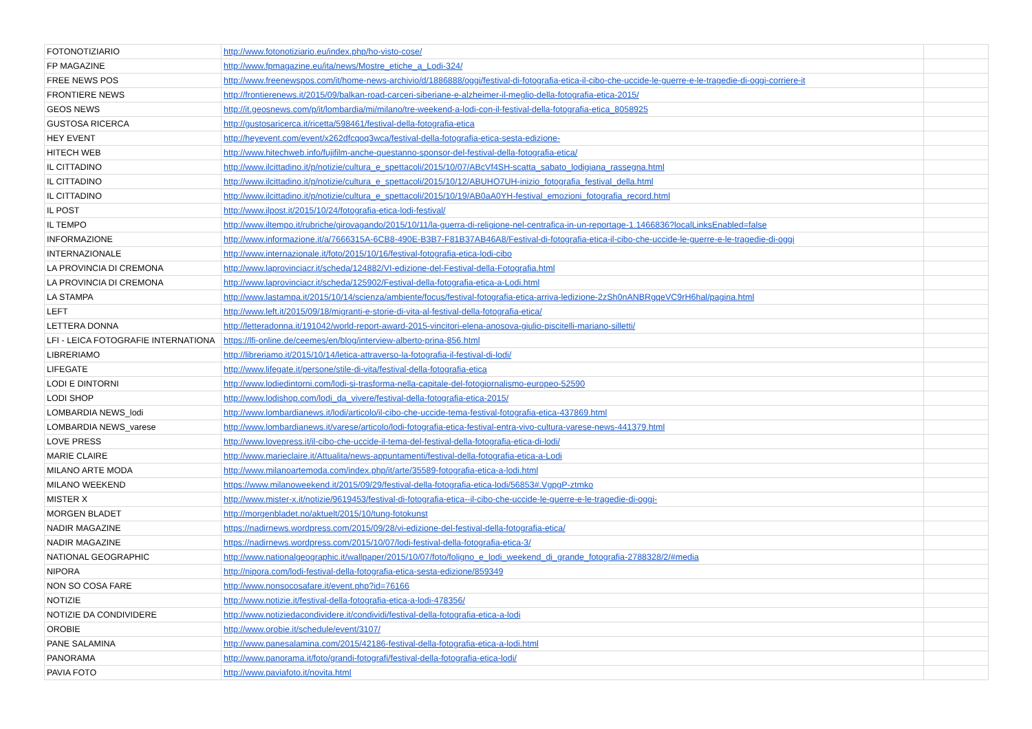| FOTONOTIZIARIO | http://www.fotonotiziario.eu/index.php/ho-visto-cose/ | |
| FP MAGAZINE | http://www.fpmagazine.eu/ita/news/Mostre_etiche_a_Lodi-324/ | |
| FREE NEWS POS | http://www.freenewspos.com/it/home-news-archivio/d/1886888/oggi/festival-di-fotografia-etica-il-cibo-che-uccide-le-guerre-e-le-tragedie-di-oggi-corriere-it | |
| FRONTIERE NEWS | http://frontierenews.it/2015/09/balkan-road-carceri-siberiane-e-alzheimer-il-meglio-della-fotografia-etica-2015/ | |
| GEOS NEWS | http://it.geosnews.com/p/it/lombardia/mi/milano/tre-weekend-a-lodi-con-il-festival-della-fotografia-etica_8058925 | |
| GUSTOSA RICERCA | http://gustosaricerca.it/ricetta/598461/festival-della-fotografia-etica | |
| HEY EVENT | http://heyevent.com/event/x262dfcqoq3wca/festival-della-fotografia-etica-sesta-edizione- | |
| HITECH WEB | http://www.hitechweb.info/fujifilm-anche-questanno-sponsor-del-festival-della-fotografia-etica/ | |
| IL CITTADINO | http://www.ilcittadino.it/p/notizie/cultura_e_spettacoli/2015/10/07/ABcVf4SH-scatta_sabato_lodigiana_rassegna.html | |
| IL CITTADINO | http://www.ilcittadino.it/p/notizie/cultura_e_spettacoli/2015/10/12/ABUHO7UH-inizio_fotografia_festival_della.html | |
| IL CITTADINO | http://www.ilcittadino.it/p/notizie/cultura_e_spettacoli/2015/10/19/AB0aA0YH-festival_emozioni_fotografia_record.html | |
| IL POST | http://www.ilpost.it/2015/10/24/fotografia-etica-lodi-festival/ | |
| IL TEMPO | http://www.iltempo.it/rubriche/girovagando/2015/10/11/la-guerra-di-religione-nel-centrafica-in-un-reportage-1.1466836?localLinksEnabled=false | |
| INFORMAZIONE | http://www.informazione.it/a/7666315A-6CB8-490E-B3B7-F81B37AB46A8/Festival-di-fotografia-etica-il-cibo-che-uccide-le-guerre-e-le-tragedie-di-oggi | |
| INTERNAZIONALE | http://www.internazionale.it/foto/2015/10/16/festival-fotografia-etica-lodi-cibo | |
| LA PROVINCIA DI CREMONA | http://www.laprovinciacr.it/scheda/124882/VI-edizione-del-Festival-della-Fotografia.html | |
| LA PROVINCIA DI CREMONA | http://www.laprovinciacr.it/scheda/125902/Festival-della-fotografia-etica-a-Lodi.html | |
| LA STAMPA | http://www.lastampa.it/2015/10/14/scienza/ambiente/focus/festival-fotografia-etica-arriva-ledizione-2zSh0nANBRgqeVC9rH6hal/pagina.html | |
| LEFT | http://www.left.it/2015/09/18/migranti-e-storie-di-vita-al-festival-della-fotografia-etica/ | |
| LETTERA DONNA | http://letteradonna.it/191042/world-report-award-2015-vincitori-elena-anosova-giulio-piscitelli-mariano-silletti/ | |
| LFI - LEICA FOTOGRAFIE INTERNATIONA | https://lfi-online.de/ceemes/en/blog/interview-alberto-prina-856.html | |
| LIBRERIAMO | http://libreriamo.it/2015/10/14/letica-attraverso-la-fotografia-il-festival-di-lodi/ | |
| LIFEGATE | http://www.lifegate.it/persone/stile-di-vita/festival-della-fotografia-etica | |
| LODI E DINTORNI | http://www.lodiedintorni.com/lodi-si-trasforma-nella-capitale-del-fotogiornalismo-europeo-52590 | |
| LODI SHOP | http://www.lodishop.com/lodi_da_vivere/festival-della-fotografia-etica-2015/ | |
| LOMBARDIA NEWS_lodi | http://www.lombardianews.it/lodi/articolo/il-cibo-che-uccide-tema-festival-fotografia-etica-437869.html | |
| LOMBARDIA NEWS_varese | http://www.lombardianews.it/varese/articolo/lodi-fotografia-etica-festival-entra-vivo-cultura-varese-news-441379.html | |
| LOVE PRESS | http://www.lovepress.it/il-cibo-che-uccide-il-tema-del-festival-della-fotografia-etica-di-lodi/ | |
| MARIE CLAIRE | http://www.marieclaire.it/Attualita/news-appuntamenti/festival-della-fotografia-etica-a-Lodi | |
| MILANO ARTE MODA | http://www.milanoartemoda.com/index.php/it/arte/35589-fotografia-etica-a-lodi.html | |
| MILANO WEEKEND | https://www.milanoweekend.it/2015/09/29/festival-della-fotografia-etica-lodi/56853#.VgpgP-ztmko | |
| MISTER X | http://www.mister-x.it/notizie/9619453/festival-di-fotografia-etica--il-cibo-che-uccide-le-guerre-e-le-tragedie-di-oggi- | |
| MORGEN BLADET | http://morgenbladet.no/aktuelt/2015/10/tung-fotokunst | |
| NADIR MAGAZINE | https://nadirnews.wordpress.com/2015/09/28/vi-edizione-del-festival-della-fotografia-etica/ | |
| NADIR MAGAZINE | https://nadirnews.wordpress.com/2015/10/07/lodi-festival-della-fotografia-etica-3/ | |
| NATIONAL GEOGRAPHIC | http://www.nationalgeographic.it/wallpaper/2015/10/07/foto/foligno_e_lodi_weekend_di_grande_fotografia-2788328/2/#media | |
| NIPORA | http://nipora.com/lodi-festival-della-fotografia-etica-sesta-edizione/859349 | |
| NON SO COSA FARE | http://www.nonsocosafare.it/event.php?id=76166 | |
| NOTIZIE | http://www.notizie.it/festival-della-fotografia-etica-a-lodi-478356/ | |
| NOTIZIE DA CONDIVIDERE | http://www.notiziedacondividere.it/condividi/festival-della-fotografia-etica-a-lodi | |
| OROBIE | http://www.orobie.it/schedule/event/3107/ | |
| PANE SALAMINA | http://www.panesalamina.com/2015/42186-festival-della-fotografia-etica-a-lodi.html | |
| PANORAMA | http://www.panorama.it/foto/grandi-fotografi/festival-della-fotografia-etica-lodi/ | |
| PAVIA FOTO | http://www.paviafoto.it/novita.html | |